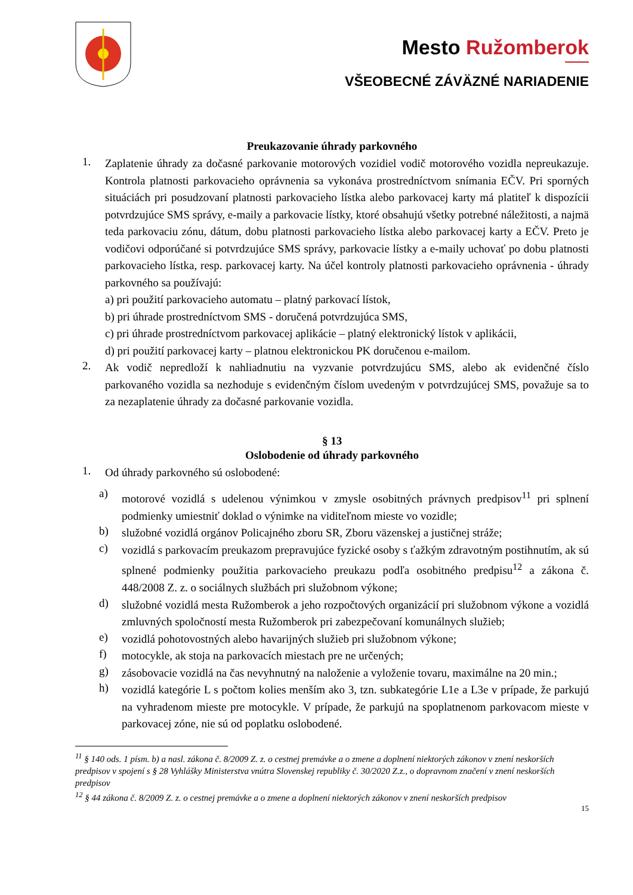Mesto Ružomberok
VŠEOBECNÉ ZÁVÄZNÉ NARIADENIE
Preukazovanie úhrady parkovného
1.
Zaplatenie úhrady za dočasné parkovanie motorových vozidiel vodič motorového vozidla nepreukazuje. Kontrola platnosti parkovacieho oprávnenia sa vykonáva prostredníctvom snímania EČV. Pri sporných situáciách pri posudzovaní platnosti parkovacieho lístka alebo parkovacej karty má platiteľ k dispozícii potvrdzujúce SMS správy, e-maily a parkovacie lístky, ktoré obsahujú všetky potrebné náležitosti, a najmä teda parkovaciu zónu, dátum, dobu platnosti parkovacieho lístka alebo parkovacej karty a EČV. Preto je vodičovi odporúčané si potvrdzujúce SMS správy, parkovacie lístky a e-maily uchovať po dobu platnosti parkovacieho lístka, resp. parkovacej karty. Na účel kontroly platnosti parkovacieho oprávnenia - úhrady parkovného sa používajú:
a) pri použití parkovacieho automatu – platný parkovací lístok,
b) pri úhrade prostredníctvom SMS - doručená potvrdzujúca SMS,
c) pri úhrade prostredníctvom parkovacej aplikácie – platný elektronický lístok v aplikácii,
d) pri použití parkovacej karty – platnou elektronickou PK doručenou e-mailom.
2.
Ak vodič nepredloží k nahliadnutiu na vyzvanie potvrdzujúcu SMS, alebo ak evidenčné číslo parkovaného vozidla sa nezhoduje s evidenčným číslom uvedeným v potvrdzujúcej SMS, považuje sa to za nezaplatenie úhrady za dočasné parkovanie vozidla.
§ 13
Oslobodenie od úhrady parkovného
1.
Od úhrady parkovného sú oslobodené:
a)
motorové vozidlá s udelenou výnimkou v zmysle osobitných právnych predpisov<sup>11</sup> pri splnení podmienky umiestniť doklad o výnimke na viditeľnom mieste vo vozidle;
b)
služobné vozidlá orgánov Policajného zboru SR, Zboru väzenskej a justičnej stráže;
c)
vozidlá s parkovacím preukazom prepravujúce fyzické osoby s ťažkým zdravotným postihnutím, ak sú splnené podmienky použitia parkovacieho preukazu podľa osobitného predpisu<sup>12</sup> a zákona č. 448/2008 Z. z. o sociálnych službách pri služobnom výkone;
d)
služobné vozidlá mesta Ružomberok a jeho rozpočtových organizácií pri služobnom výkone a vozidlá zmluvných spoločností mesta Ružomberok pri zabezpečovaní komunálnych služieb;
e)
vozidlá pohotovostných alebo havarijných služieb pri služobnom výkone;
f)
motocykle, ak stoja na parkovacích miestach pre ne určených;
g)
zásobovacie vozidlá na čas nevyhnutný na naloženie a vyloženie tovaru, maximálne na 20 min.;
h)
vozidlá kategórie L s počtom kolies menším ako 3, tzn. subkategórie L1e a L3e v prípade, že parkujú na vyhradenom mieste pre motocykle. V prípade, že parkujú na spoplatnenom parkovacom mieste v parkovacej zóne, nie sú od poplatku oslobodené.
<sup>11</sup> § 140 ods. 1 písm. b) a nasl. zákona č. 8/2009 Z. z. o cestnej premávke a o zmene a doplnení niektorých zákonov v znení neskorších predpisov v spojení s § 28 Vyhlášky Ministerstva vnútra Slovenskej republiky č. 30/2020 Z.z., o dopravnom značení v znení neskorších predpisov
<sup>12</sup> § 44 zákona č. 8/2009 Z. z. o cestnej premávke a o zmene a doplnení niektorých zákonov v znení neskorších predpisov
15